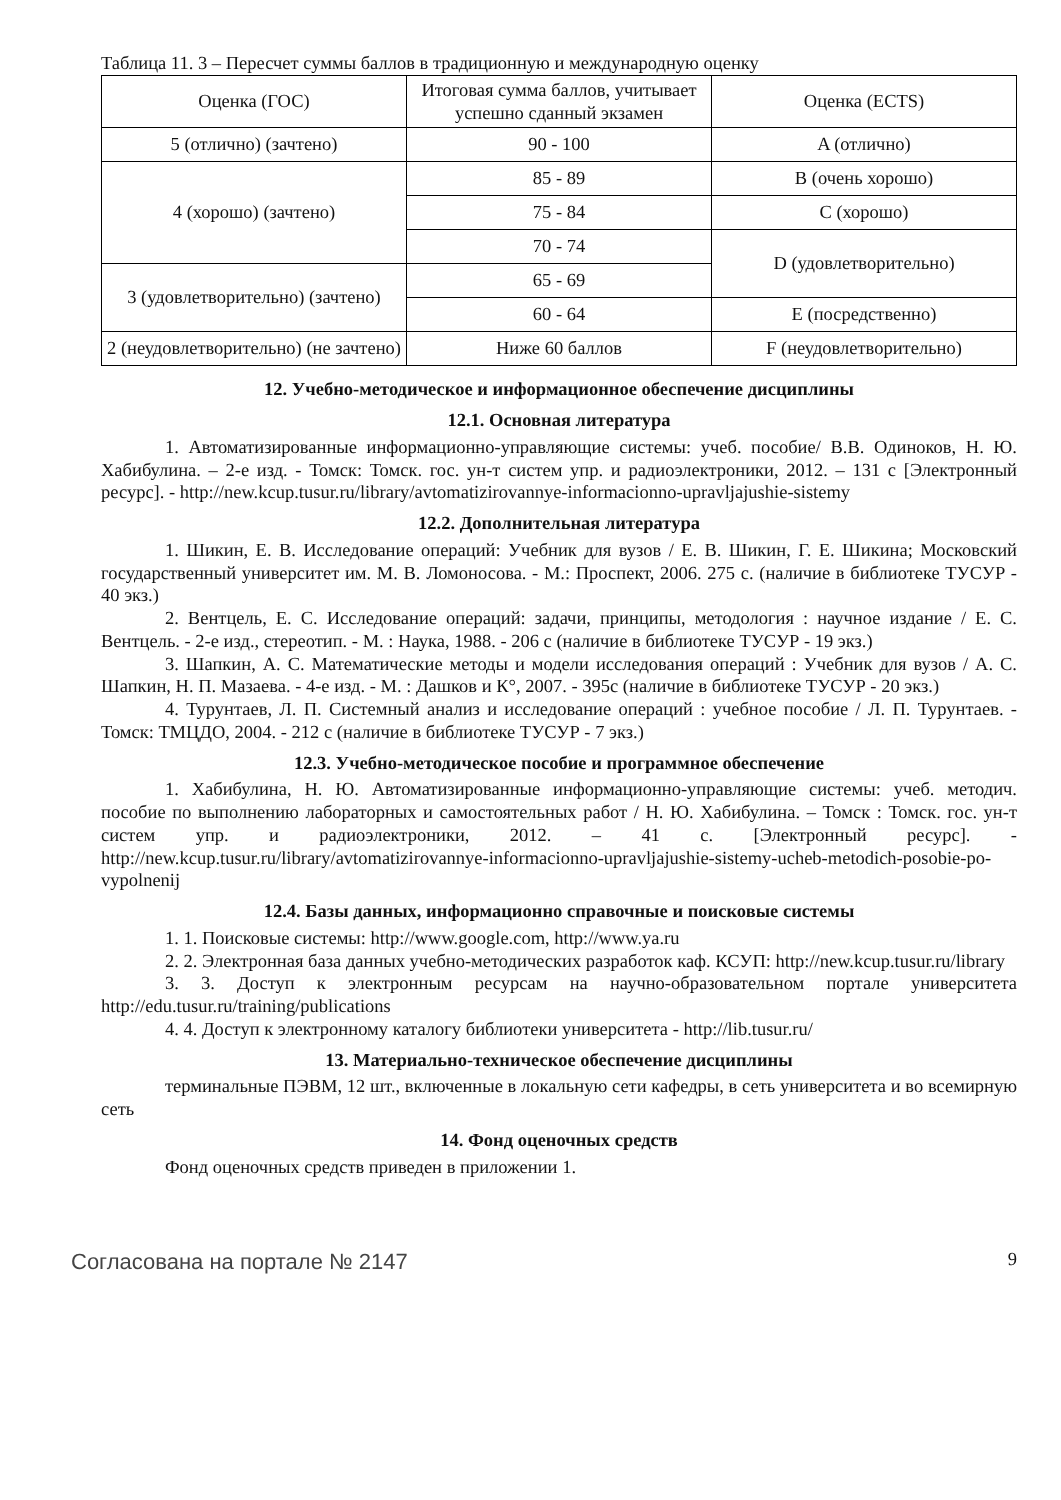Таблица 11. 3 – Пересчет суммы баллов в традиционную и международную оценку
| Оценка (ГОС) | Итоговая сумма баллов, учитывает успешно сданный экзамен | Оценка (ECTS) |
| 5 (отлично) (зачтено) | 90 - 100 | A (отлично) |
| 4 (хорошо) (зачтено) | 85 - 89 | B (очень хорошо) |
| | 75 - 84 | C (хорошо) |
| | 70 - 74 | D (удовлетворительно) |
| 3 (удовлетворительно) (зачтено) | 65 - 69 | |
| | 60 - 64 | E (посредственно) |
| 2 (неудовлетворительно) (не зачтено) | Ниже 60 баллов | F (неудовлетворительно) |
12. Учебно-методическое и информационное обеспечение дисциплины
12.1. Основная литература
1. Автоматизированные информационно-управляющие системы: учеб. пособие/ В.В. Одиноков, Н. Ю. Хабибулина. – 2-е изд. - Томск: Томск. гос. ун-т систем упр. и радиоэлектроники, 2012. – 131 с [Электронный ресурс]. - http://new.kcup.tusur.ru/library/avtomatizirovannye-informacionno-upravljajushie-sistemy
12.2. Дополнительная литература
1. Шикин, Е. В. Исследование операций: Учебник для вузов / Е. В. Шикин, Г. Е. Шикина; Московский государственный университет им. М. В. Ломоносова. - М.: Проспект, 2006. 275 с. (наличие в библиотеке ТУСУР - 40 экз.)
2. Вентцель, Е. С. Исследование операций: задачи, принципы, методология : научное издание / Е. С. Вентцель. - 2-е изд., стереотип. - М. : Наука, 1988. - 206 с (наличие в библиотеке ТУСУР - 19 экз.)
3. Шапкин, А. С. Математические методы и модели исследования операций : Учебник для вузов / А. С. Шапкин, Н. П. Мазаева. - 4-е изд. - М. : Дашков и К°, 2007. - 395с (наличие в библиотеке ТУСУР - 20 экз.)
4. Турунтаев, Л. П. Системный анализ и исследование операций : учебное пособие / Л. П. Турунтаев. - Томск: ТМЦДО, 2004. - 212 с (наличие в библиотеке ТУСУР - 7 экз.)
12.3. Учебно-методическое пособие и программное обеспечение
1. Хабибулина, Н. Ю. Автоматизированные информационно-управляющие системы: учеб. методич. пособие по выполнению лабораторных и самостоятельных работ / Н. Ю. Хабибулина. – Томск : Томск. гос. ун-т систем упр. и радиоэлектроники, 2012. – 41 с. [Электронный ресурс]. - http://new.kcup.tusur.ru/library/avtomatizirovannye-informacionno-upravljajushie-sistemy-ucheb-metodich-posobie-po-vypolnenij
12.4. Базы данных, информационно справочные и поисковые системы
1. 1. Поисковые системы: http://www.google.com, http://www.ya.ru
2. 2. Электронная база данных учебно-методических разработок каф. КСУП: http://new.kcup.tusur.ru/library
3. 3. Доступ к электронным ресурсам на научно-образовательном портале университета http://edu.tusur.ru/training/publications
4. 4. Доступ к электронному каталогу библиотеки университета - http://lib.tusur.ru/
13. Материально-техническое обеспечение дисциплины
терминальные ПЭВМ, 12 шт., включенные в локальную сети кафедры, в сеть университета и во всемирную сеть
14. Фонд оценочных средств
Фонд оценочных средств приведен в приложении 1.
Согласована на портале № 2147 9